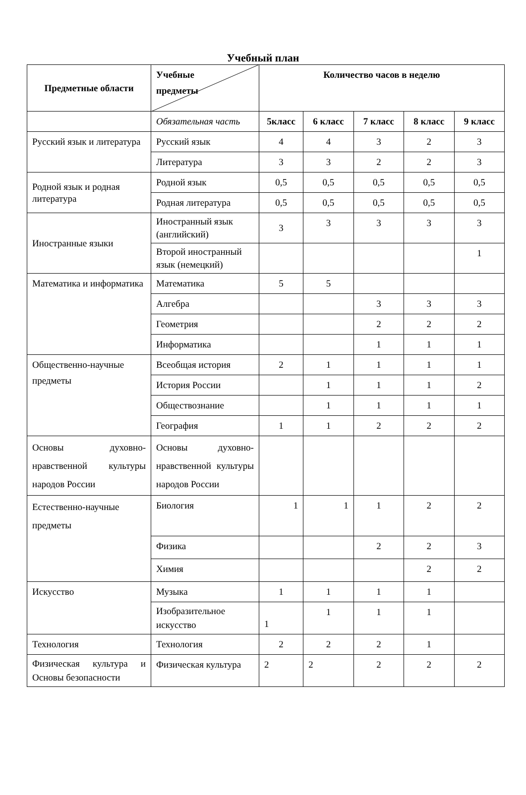Учебный план
| Предметные области | Учебные предметы | Количество часов в неделю | | | | |
| --- | --- | --- | --- | --- | --- | --- |
| | Обязательная часть | 5класс | 6 класс | 7 класс | 8 класс | 9 класс |
| Русский язык и литература | Русский язык | 4 | 4 | 3 | 2 | 3 |
| | Литература | 3 | 3 | 2 | 2 | 3 |
| Родной язык и родная литература | Родной язык | 0,5 | 0,5 | 0,5 | 0,5 | 0,5 |
| | Родная литература | 0,5 | 0,5 | 0,5 | 0,5 | 0,5 |
| Иностранные языки | Иностранный язык (английский) | 3 | 3 | 3 | 3 | 3 |
| | Второй иностранный язык (немецкий) | | | | | 1 |
| Математика и информатика | Математика | 5 | 5 | | | |
| | Алгебра | | | 3 | 3 | 3 |
| | Геометрия | | | 2 | 2 | 2 |
| | Информатика | | | 1 | 1 | 1 |
| Общественно-научные предметы | Всеобщая история | 2 | 1 | 1 | 1 | 1 |
| | История России | | 1 | 1 | 1 | 2 |
| | Обществознание | | 1 | 1 | 1 | 1 |
| | География | 1 | 1 | 2 | 2 | 2 |
| Основы духовно-нравственной культуры народов России | Основы духовно-нравственной культуры народов России | | | | | |
| Естественно-научные предметы | Биология | 1 | 1 | 1 | 2 | 2 |
| | Физика | | | 2 | 2 | 3 |
| | Химия | | | | 2 | 2 |
| Искусство | Музыка | 1 | 1 | 1 | 1 | |
| | Изобразительное искусство | 1 | 1 | 1 | 1 | |
| Технология | Технология | 2 | 2 | 2 | 1 | |
| Физическая культура и Основы безопасности | Физическая культура | 2 | 2 | 2 | 2 | 2 |